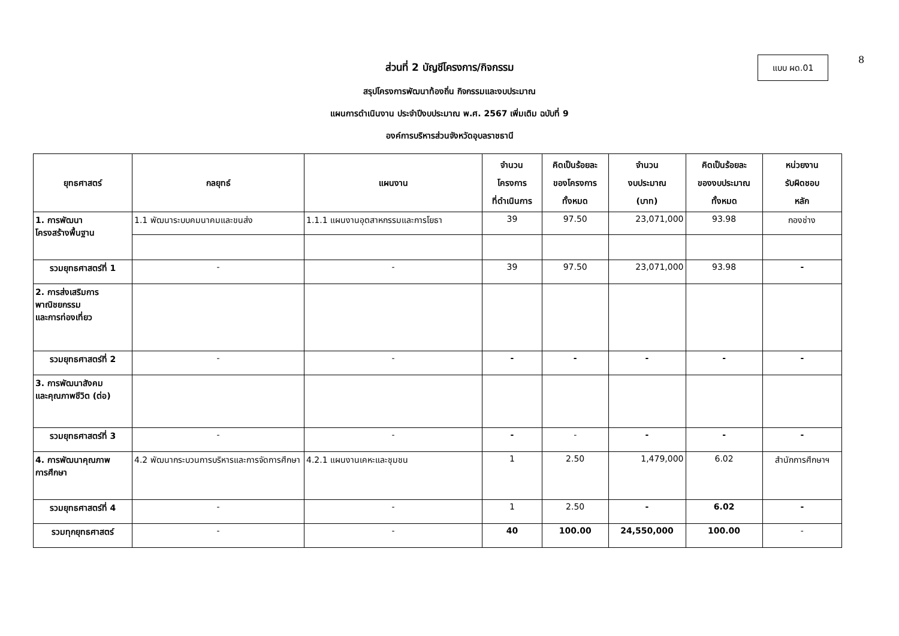8
แบบ ผด.01
ส่วนที่ 2 บัญชีโครงการ/กิจกรรม
สรุปโครงการพัฒนาท้องถิ่น กิจกรรมและงบประมาณ
แผนการดำเนินงาน ประจำปีงบประมาณ พ.ศ. 2567 เพิ่มเติม ฉบับที่ 9
องค์การบริหารส่วนจังหวัดอุบลราชธานี
| ยุทธศาสตร์ | กลยุทธ์ | แผนงาน | จำนวน โครงการ ที่ดำเนินการ | คิดเป็นร้อยละ ของโครงการ ทั้งหมด | จำนวน งบประมาณ (บาท) | คิดเป็นร้อยละ ของงบประมาณ ทั้งหมด | หน่วยงาน รับผิดชอบ หลัก |
| --- | --- | --- | --- | --- | --- | --- | --- |
| 1. การพัฒนา โครงสร้างพื้นฐาน | 1.1 พัฒนาระบบคมนาคมและขนส่ง | 1.1.1 แผนงานอุตสาหกรรมและการโยธา | 39 | 97.50 | 23,071,000 | 93.98 | กองช่าง |
| รวมยุทธศาสตร์ที่ 1 | - | - | 39 | 97.50 | 23,071,000 | 93.98 | - |
| 2. การส่งเสริมการ พาณิชยกรรม และการท่องเที่ยว | | | | | | | |
| รวมยุทธศาสตร์ที่ 2 | - | - | - | - | - | - | - |
| 3. การพัฒนาสังคม และคุณภาพชีวิต (ต่อ) | | | | | | | |
| รวมยุทธศาสตร์ที่ 3 | - | - | - | - | - | - | - |
| 4. การพัฒนาคุณภาพ การศึกษา | 4.2 พัฒนากระบวนการบริหารและการจัดการศึกษา | 4.2.1 แผนงานเคหะและชุมชน | 1 | 2.50 | 1,479,000 | 6.02 | สำนักการศึกษาฯ |
| รวมยุทธศาสตร์ที่ 4 | - | - | 1 | 2.50 | - | 6.02 | - |
| รวมทุกยุทธศาสตร์ | - | - | 40 | 100.00 | 24,550,000 | 100.00 | - |